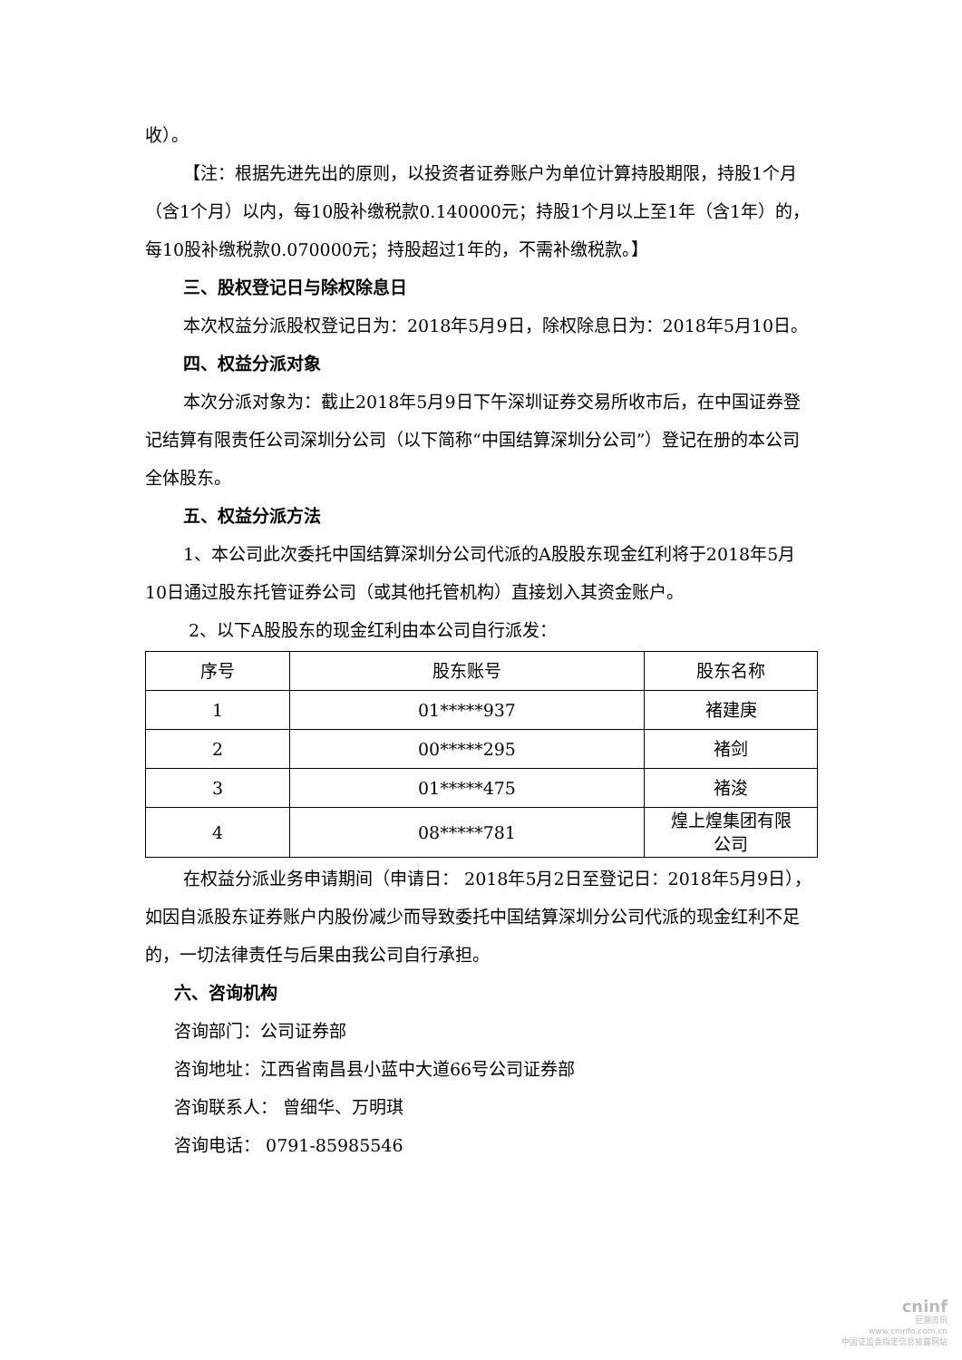收）。
【注：根据先进先出的原则，以投资者证券账户为单位计算持股期限，持股1个月（含1个月）以内，每10股补缴税款0.140000元；持股1个月以上至1年（含1年）的，每10股补缴税款0.070000元；持股超过1年的，不需补缴税款。】
三、股权登记日与除权除息日
本次权益分派股权登记日为：2018年5月9日，除权除息日为：2018年5月10日。
四、权益分派对象
本次分派对象为：截止2018年5月9日下午深圳证券交易所收市后，在中国证券登记结算有限责任公司深圳分公司（以下简称“中国结算深圳分公司”）登记在册的本公司全体股东。
五、权益分派方法
1、本公司此次委托中国结算深圳分公司代派的A股股东现金红利将于2018年5月10日通过股东托管证券公司（或其他托管机构）直接划入其资金账户。
2、以下A股股东的现金红利由本公司自行派发：
| 序号 | 股东账号 | 股东名称 |
| --- | --- | --- |
| 1 | 01*****937 | 褚建庚 |
| 2 | 00*****295 | 褚剑 |
| 3 | 01*****475 | 褚浚 |
| 4 | 08*****781 | 煌上煌集团有限 公司 |
在权益分派业务申请期间（申请日： 2018年5月2日至登记日：2018年5月9日），如因自派股东证券账户内股份减少而导致委托中国结算深圳分公司代派的现金红利不足的，一切法律责任与后果由我公司自行承担。
六、咨询机构
咨询部门：公司证券部
咨询地址：江西省南昌县小蓝中大道66号公司证券部
咨询联系人： 曾细华、万明琪
咨询电话： 0791-85985546
cninf
巨潮资讯
www.cninfo.com.cn
中国证监会指定信息披露网站